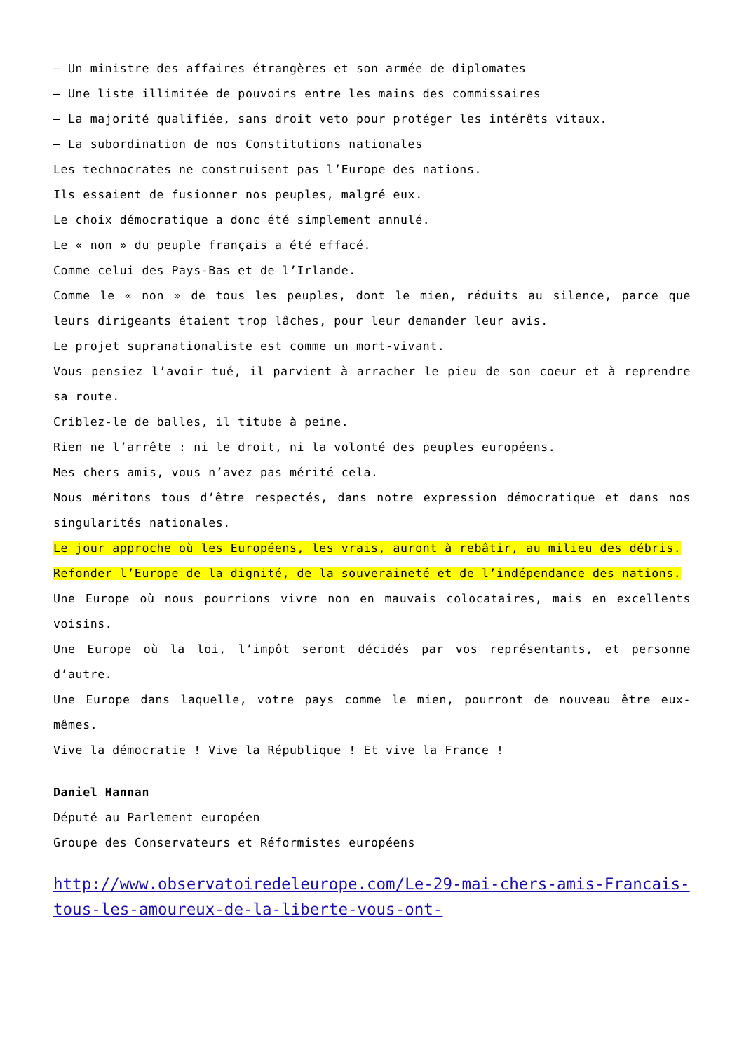– Un ministre des affaires étrangères et son armée de diplomates
– Une liste illimitée de pouvoirs entre les mains des commissaires
– La majorité qualifiée, sans droit veto pour protéger les intérêts vitaux.
– La subordination de nos Constitutions nationales
Les technocrates ne construisent pas l’Europe des nations.
Ils essaient de fusionner nos peuples, malgré eux.
Le choix démocratique a donc été simplement annulé.
Le « non » du peuple français a été effacé.
Comme celui des Pays-Bas et de l’Irlande.
Comme le « non » de tous les peuples, dont le mien, réduits au silence, parce que leurs dirigeants étaient trop lâches, pour leur demander leur avis.
Le projet supranationaliste est comme un mort-vivant.
Vous pensiez l’avoir tué, il parvient à arracher le pieu de son coeur et à reprendre sa route.
Criblez-le de balles, il titube à peine.
Rien ne l’arrête : ni le droit, ni la volonté des peuples européens.
Mes chers amis, vous n’avez pas mérité cela.
Nous méritons tous d’être respectés, dans notre expression démocratique et dans nos singularités nationales.
Le jour approche où les Européens, les vrais, auront à rebâtir, au milieu des débris.
Refonder l’Europe de la dignité, de la souveraineté et de l’indépendance des nations.
Une Europe où nous pourrions vivre non en mauvais colocataires, mais en excellents voisins.
Une Europe où la loi, l’impôt seront décidés par vos représentants, et personne d’autre.
Une Europe dans laquelle, votre pays comme le mien, pourront de nouveau être eux-mêmes.
Vive la démocratie ! Vive la République ! Et vive la France !
Daniel Hannan
Député au Parlement européen
Groupe des Conservateurs et Réformistes européens
http://www.observatoiredeleurope.com/Le-29-mai-chers-amis-Francais-tous-les-amoureux-de-la-liberte-vous-ont-